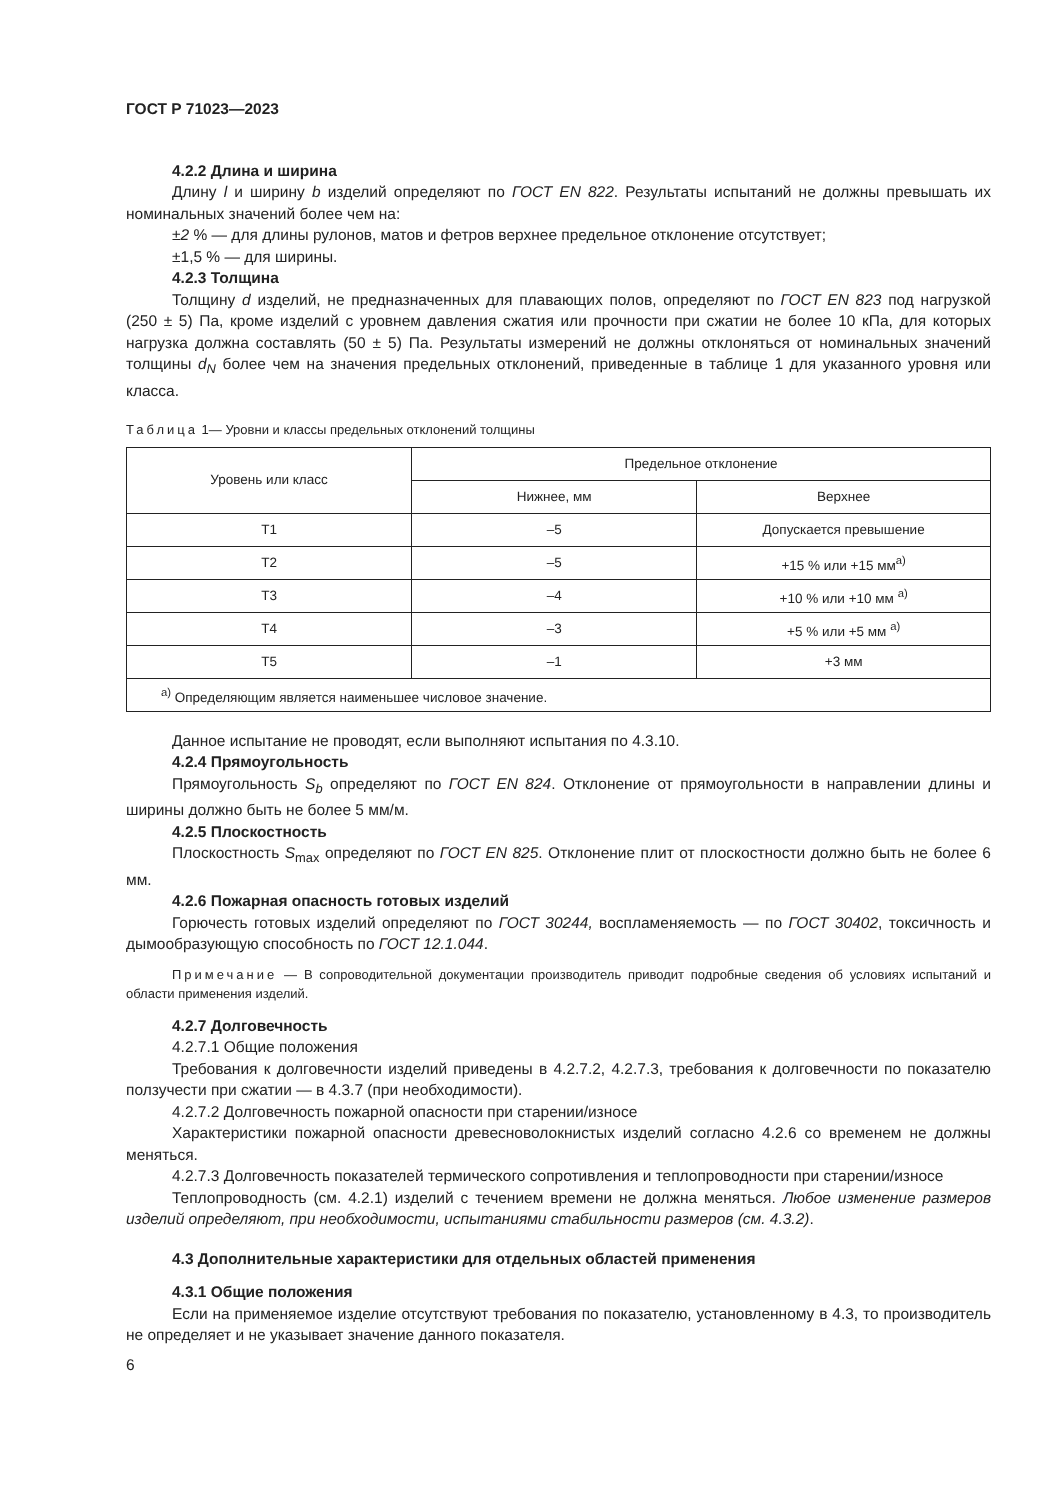ГОСТ Р 71023—2023
4.2.2 Длина и ширина
Длину l и ширину b изделий определяют по ГОСТ EN 822. Результаты испытаний не должны превышать их номинальных значений более чем на:
±2 % — для длины рулонов, матов и фетров верхнее предельное отклонение отсутствует;
±1,5 % — для ширины.
4.2.3 Толщина
Толщину d изделий, не предназначенных для плавающих полов, определяют по ГОСТ EN 823 под нагрузкой (250 ± 5) Па, кроме изделий с уровнем давления сжатия или прочности при сжатии не более 10 кПа, для которых нагрузка должна составлять (50 ± 5) Па. Результаты измерений не должны отклоняться от номинальных значений толщины d<sub>N</sub> более чем на значения предельных отклонений, приведенные в таблице 1 для указанного уровня или класса.
Таблица 1— Уровни и классы предельных отклонений толщины
| Уровень или класс | Предельное отклонение | |
| --- | --- | --- |
| | Нижнее, мм | Верхнее |
| T1 | –5 | Допускается превышение |
| T2 | –5 | +15 % или +15 мм<sup>а)</sup> |
| T3 | –4 | +10 % или +10 мм <sup>а)</sup> |
| T4 | –3 | +5 % или +5 мм <sup>а)</sup> |
| T5 | –1 | +3 мм |
| <sup>а)</sup> Определяющим является наименьшее числовое значение. | | |
Данное испытание не проводят, если выполняют испытания по 4.3.10.
4.2.4 Прямоугольность
Прямоугольность S<sub>b</sub> определяют по ГОСТ EN 824. Отклонение от прямоугольности в направлении длины и ширины должно быть не более 5 мм/м.
4.2.5 Плоскостность
Плоскостность S<sub>max</sub> определяют по ГОСТ EN 825. Отклонение плит от плоскостности должно быть не более 6 мм.
4.2.6 Пожарная опасность готовых изделий
Горючесть готовых изделий определяют по ГОСТ 30244, воспламеняемость — по ГОСТ 30402, токсичность и дымообразующую способность по ГОСТ 12.1.044.
Примечание — В сопроводительной документации производитель приводит подробные сведения об условиях испытаний и области применения изделий.
4.2.7 Долговечность
4.2.7.1 Общие положения
Требования к долговечности изделий приведены в 4.2.7.2, 4.2.7.3, требования к долговечности по показателю ползучести при сжатии — в 4.3.7 (при необходимости).
4.2.7.2 Долговечность пожарной опасности при старении/износе
Характеристики пожарной опасности древесноволокнистых изделий согласно 4.2.6 со временем не должны меняться.
4.2.7.3 Долговечность показателей термического сопротивления и теплопроводности при старении/износе
Теплопроводность (см. 4.2.1) изделий с течением времени не должна меняться. Любое изменение размеров изделий определяют, при необходимости, испытаниями стабильности размеров (см. 4.3.2).
4.3 Дополнительные характеристики для отдельных областей применения
4.3.1 Общие положения
Если на применяемое изделие отсутствуют требования по показателю, установленному в 4.3, то производитель не определяет и не указывает значение данного показателя.
6